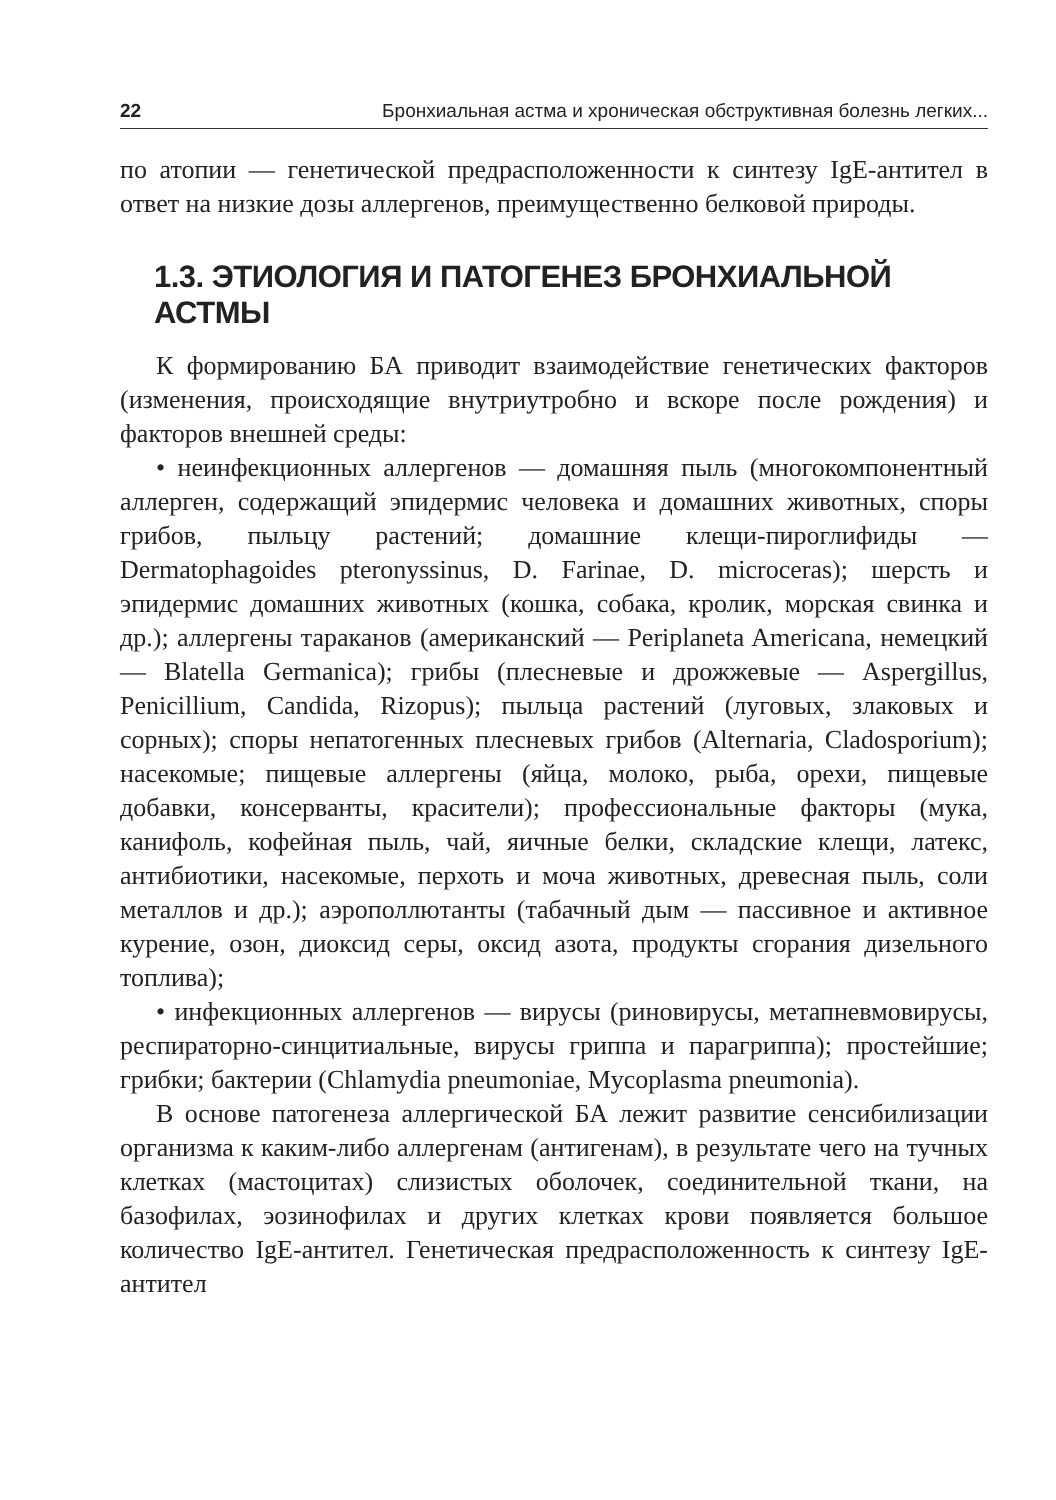22 Бронхиальная астма и хроническая обструктивная болезнь легких...
по атопии — генетической предрасположенности к синтезу IgE-антител в ответ на низкие дозы аллергенов, преимущественно белковой природы.
1.3. ЭТИОЛОГИЯ И ПАТОГЕНЕЗ БРОНХИАЛЬНОЙ АСТМЫ
К формированию БА приводит взаимодействие генетических факторов (изменения, происходящие внутриутробно и вскоре после рождения) и факторов внешней среды:
• неинфекционных аллергенов — домашняя пыль (многокомпонентный аллерген, содержащий эпидермис человека и домашних животных, споры грибов, пыльцу растений; домашние клещи-пироглифиды — Dermatophagoides pteronyssinus, D. Farinae, D. microceras); шерсть и эпидермис домашних животных (кошка, собака, кролик, морская свинка и др.); аллергены тараканов (американский — Periplaneta Americana, немецкий — Blatella Germanica); грибы (плесневые и дрожжевые — Aspergillus, Penicillium, Candida, Rizopus); пыльца растений (луговых, злаковых и сорных); споры непатогенных плесневых грибов (Alternaria, Cladosporium); насекомые; пищевые аллергены (яйца, молоко, рыба, орехи, пищевые добавки, консерванты, красители); профессиональные факторы (мука, канифоль, кофейная пыль, чай, яичные белки, складские клещи, латекс, антибиотики, насекомые, перхоть и моча животных, древесная пыль, соли металлов и др.); аэрополлютанты (табачный дым — пассивное и активное курение, озон, диоксид серы, оксид азота, продукты сгорания дизельного топлива);
• инфекционных аллергенов — вирусы (риновирусы, метапневмовирусы, респираторно-синцитиальные, вирусы гриппа и парагриппа); простейшие; грибки; бактерии (Chlamydia pneumoniae, Mycoplasma pneumonia).
В основе патогенеза аллергической БА лежит развитие сенсибилизации организма к каким-либо аллергенам (антигенам), в результате чего на тучных клетках (мастоцитах) слизистых оболочек, соединительной ткани, на базофилах, эозинофилах и других клетках крови появляется большое количество IgE-антител. Генетическая предрасположенность к синтезу IgE-антител